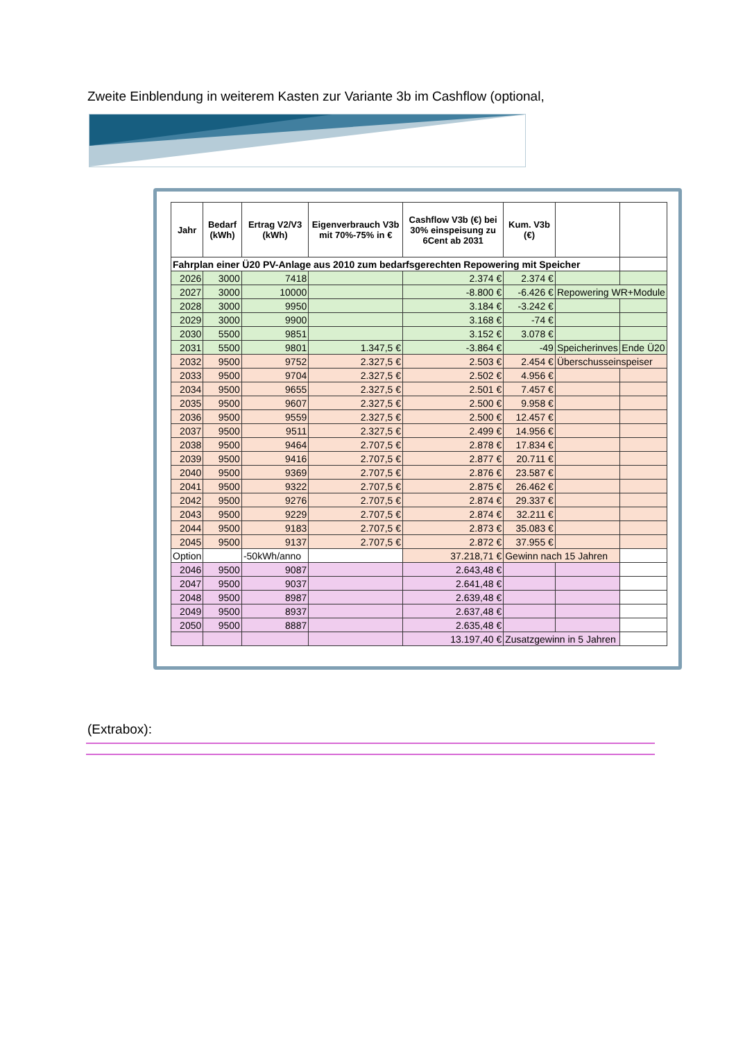Zweite Einblendung in weiterem Kasten zur Variante 3b im Cashflow (optional,
| Jahr | Bedarf (kWh) | Ertrag V2/V3 (kWh) | Eigenverbrauch V3b mit 70%-75% in € | Cashflow V3b (€) bei 30% einspeisung zu 6Cent ab 2031 | Kum. V3b (€) | | |
| --- | --- | --- | --- | --- | --- | --- | --- |
| Fahrplan einer Ü20 PV-Anlage aus 2010 zum bedarfsgerechten Repowering mit Speicher | | | | | | | |
| 2026 | 3000 | 7418 | | 2.374 € | 2.374 € | | |
| 2027 | 3000 | 10000 | | -8.800 € | -6.426 € | Repowering WR+Module | |
| 2028 | 3000 | 9950 | | 3.184 € | -3.242 € | | |
| 2029 | 3000 | 9900 | | 3.168 € | -74 € | | |
| 2030 | 5500 | 9851 | | 3.152 € | 3.078 € | | |
| 2031 | 5500 | 9801 | 1.347,5 € | -3.864 € | -49 | Speicherinves | Ende Ü20 |
| 2032 | 9500 | 9752 | 2.327,5 € | 2.503 € | 2.454 € | Überschusseinspeiser | |
| 2033 | 9500 | 9704 | 2.327,5 € | 2.502 € | 4.956 € | | |
| 2034 | 9500 | 9655 | 2.327,5 € | 2.501 € | 7.457 € | | |
| 2035 | 9500 | 9607 | 2.327,5 € | 2.500 € | 9.958 € | | |
| 2036 | 9500 | 9559 | 2.327,5 € | 2.500 € | 12.457 € | | |
| 2037 | 9500 | 9511 | 2.327,5 € | 2.499 € | 14.956 € | | |
| 2038 | 9500 | 9464 | 2.707,5 € | 2.878 € | 17.834 € | | |
| 2039 | 9500 | 9416 | 2.707,5 € | 2.877 € | 20.711 € | | |
| 2040 | 9500 | 9369 | 2.707,5 € | 2.876 € | 23.587 € | | |
| 2041 | 9500 | 9322 | 2.707,5 € | 2.875 € | 26.462 € | | |
| 2042 | 9500 | 9276 | 2.707,5 € | 2.874 € | 29.337 € | | |
| 2043 | 9500 | 9229 | 2.707,5 € | 2.874 € | 32.211 € | | |
| 2044 | 9500 | 9183 | 2.707,5 € | 2.873 € | 35.083 € | | |
| 2045 | 9500 | 9137 | 2.707,5 € | 2.872 € | 37.955 € | | |
| Option | | -50kWh/anno | | 37.218,71 € | Gewinn nach 15 Jahren | | |
| 2046 | 9500 | 9087 | | 2.643,48 € | | | |
| 2047 | 9500 | 9037 | | 2.641,48 € | | | |
| 2048 | 9500 | 8987 | | 2.639,48 € | | | |
| 2049 | 9500 | 8937 | | 2.637,48 € | | | |
| 2050 | 9500 | 8887 | | 2.635,48 € | | | |
| | | | | 13.197,40 € | Zusatzgewinn in 5 Jahren | | |
(Extrabox):